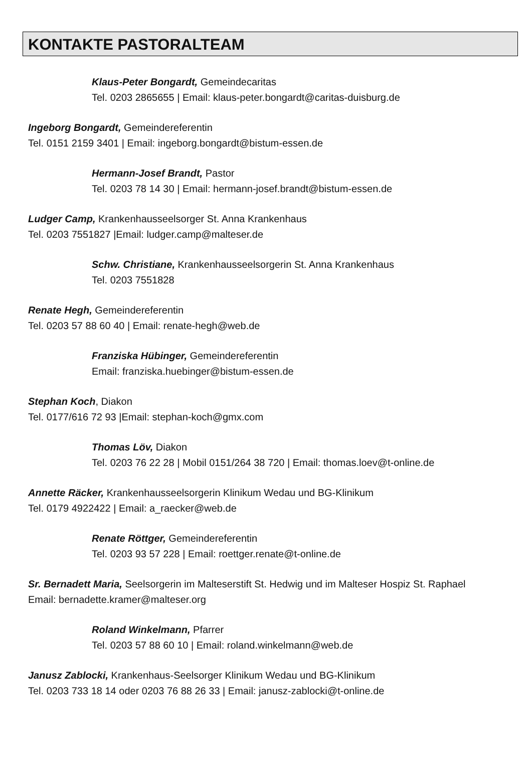KONTAKTE PASTORALTEAM
Klaus-Peter Bongardt, Gemeindecaritas
Tel. 0203 2865655 | Email: klaus-peter.bongardt@caritas-duisburg.de
Ingeborg Bongardt, Gemeindereferentin
Tel. 0151 2159 3401 | Email: ingeborg.bongardt@bistum-essen.de
Hermann-Josef Brandt, Pastor
Tel. 0203 78 14 30 | Email: hermann-josef.brandt@bistum-essen.de
Ludger Camp, Krankenhausseelsorger St. Anna Krankenhaus
Tel. 0203 7551827 |Email: ludger.camp@malteser.de
Schw. Christiane, Krankenhausseelsorgerin St. Anna Krankenhaus
Tel. 0203 7551828
Renate Hegh, Gemeindereferentin
Tel. 0203 57 88 60 40 | Email: renate-hegh@web.de
Franziska Hübinger, Gemeindereferentin
Email: franziska.huebinger@bistum-essen.de
Stephan Koch, Diakon
Tel. 0177/616 72 93 |Email: stephan-koch@gmx.com
Thomas Löv, Diakon
Tel. 0203 76 22 28 | Mobil 0151/264 38 720 | Email: thomas.loev@t-online.de
Annette Räcker, Krankenhausseelsorgerin Klinikum Wedau und BG-Klinikum
Tel. 0179 4922422 | Email: a_raecker@web.de
Renate Röttger, Gemeindereferentin
Tel. 0203 93 57 228 | Email: roettger.renate@t-online.de
Sr. Bernadett Maria, Seelsorgerin im Malteserstift St. Hedwig und im Malteser Hospiz St. Raphael
Email: bernadette.kramer@malteser.org
Roland Winkelmann, Pfarrer
Tel. 0203 57 88 60 10 | Email: roland.winkelmann@web.de
Janusz Zablocki, Krankenhaus-Seelsorger Klinikum Wedau und BG-Klinikum
Tel. 0203 733 18 14 oder 0203 76 88 26 33 | Email: janusz-zablocki@t-online.de